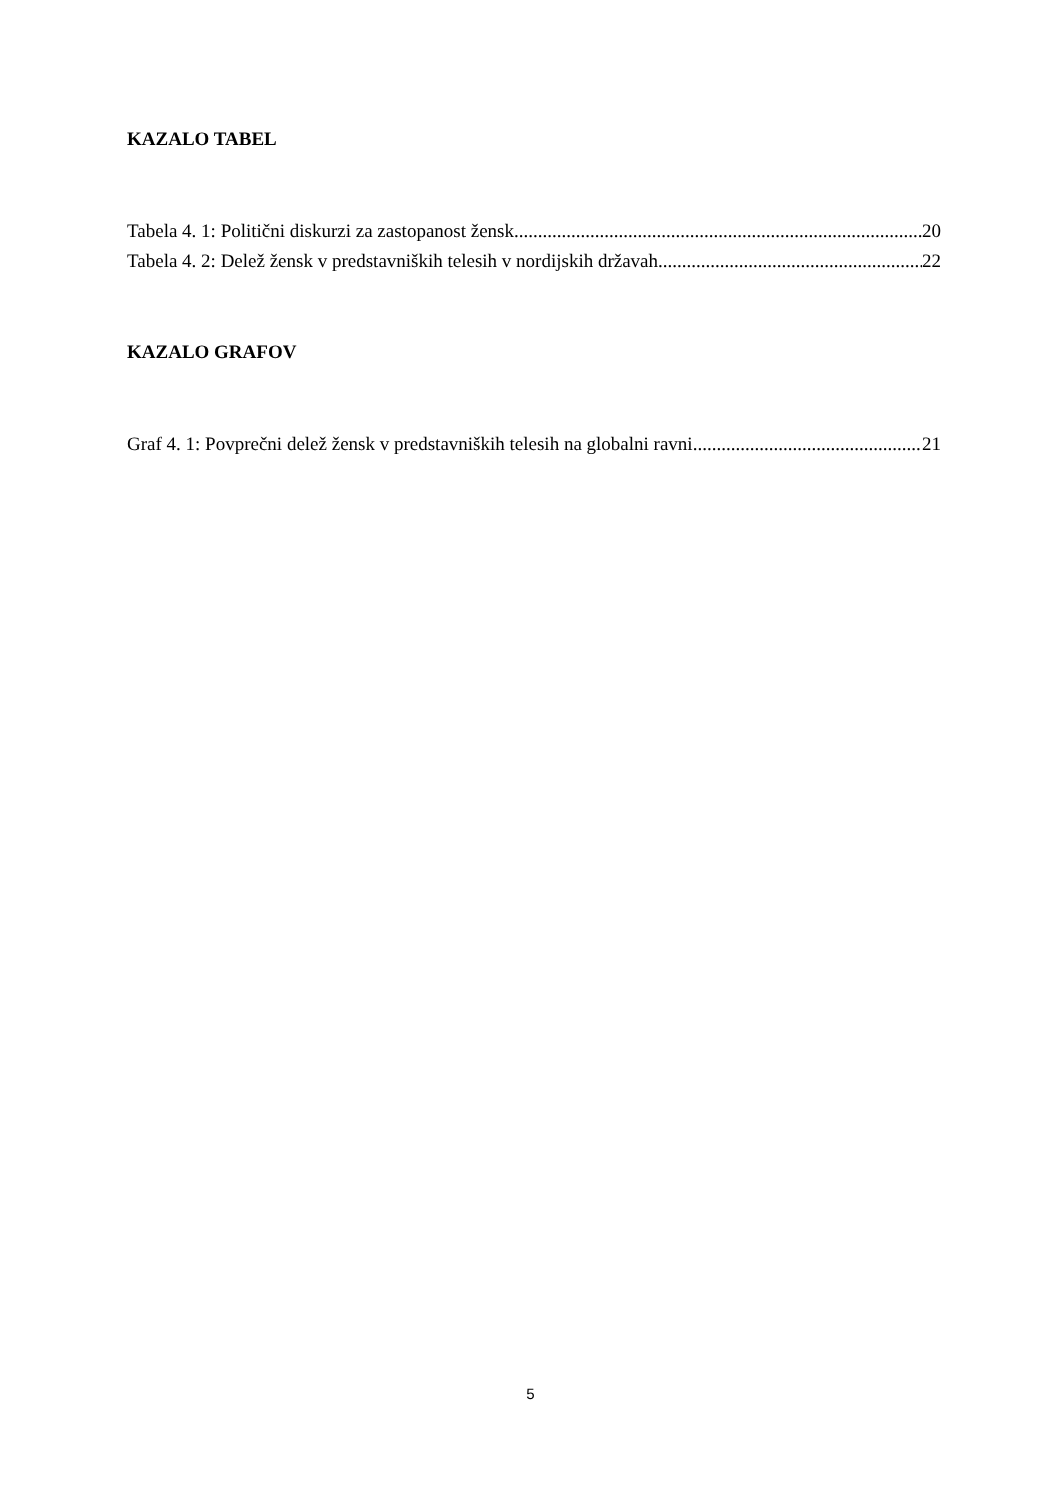KAZALO TABEL
Tabela 4. 1: Politični diskurzi za zastopanost žensk 20
Tabela 4. 2: Delež žensk v predstavniških telesih v nordijskih državah 22
KAZALO GRAFOV
Graf 4. 1: Povprečni delež žensk v predstavniških telesih na globalni ravni 21
5